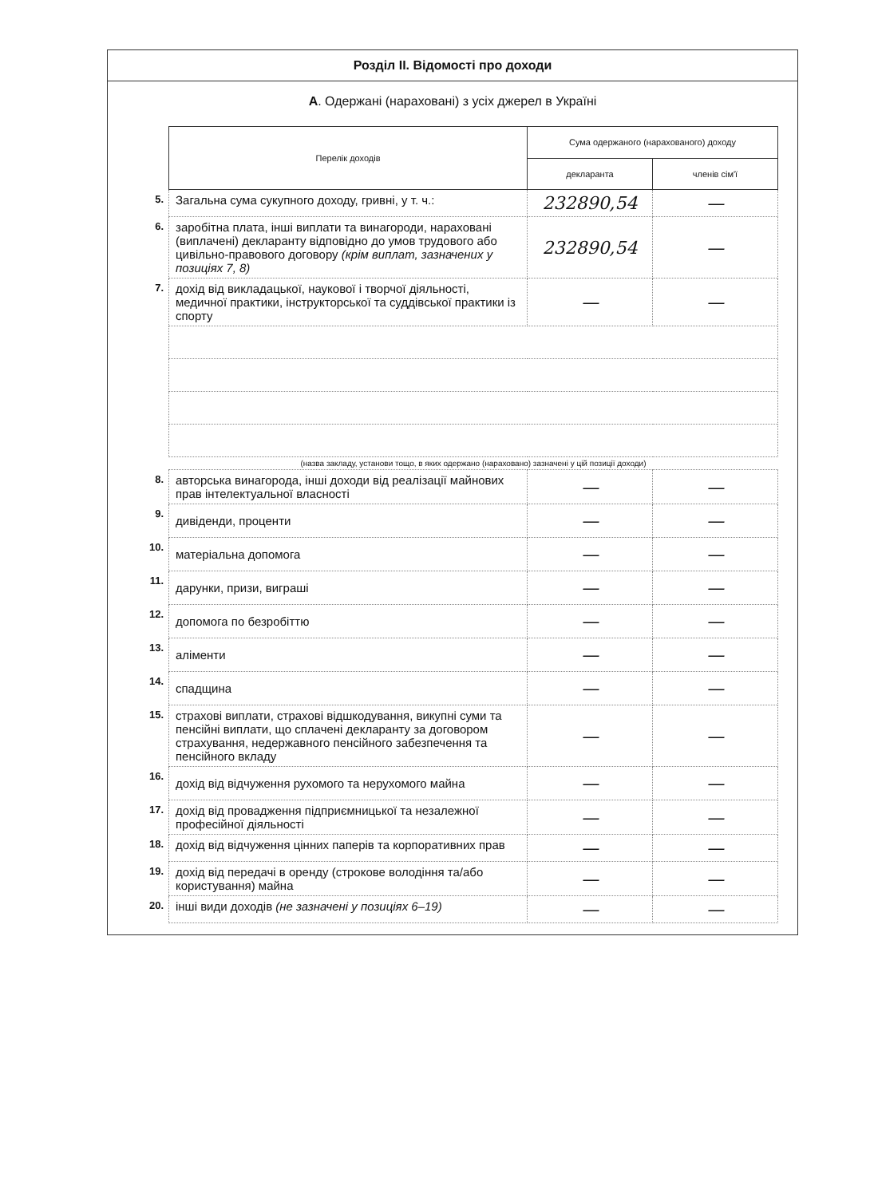Розділ ІІ. Відомості про доходи
А. Одержані (нараховані) з усіх джерел в Україні
| | Перелік доходів | Сума одержаного (нарахованого) доходу | |
| | | декларанта | членів сім'ї |
| 5. | Загальна сума сукупного доходу, гривні, у т. ч.: | 232890,54 | — |
| 6. | заробітна плата, інші виплати та винагороди, нараховані (виплачені) декларанту відповідно до умов трудового або цивільно-правового договору (крім виплат, зазначених у позиціях 7, 8) | 232890,54 | — |
| 7. | дохід від викладацької, наукової і творчої діяльності, медичної практики, інструкторської та суддівської практики із спорту | — | — |
| | (назва закладу, установи тощо, в яких одержано (нараховано) зазначені у цій позиції доходи) | | |
| 8. | авторська винагорода, інші доходи від реалізації майнових прав інтелектуальної власності | — | — |
| 9. | дивіденди, проценти | — | — |
| 10. | матеріальна допомога | — | — |
| 11. | дарунки, призи, виграші | — | — |
| 12. | допомога по безробіттю | — | — |
| 13. | аліменти | — | — |
| 14. | спадщина | — | — |
| 15. | страхові виплати, страхові відшкодування, викупні суми та пенсійні виплати, що сплачені декларанту за договором страхування, недержавного пенсійного забезпечення та пенсійного вкладу | — | — |
| 16. | дохід від відчуження рухомого та нерухомого майна | — | — |
| 17. | дохід від провадження підприємницької та незалежної професійної діяльності | — | — |
| 18. | дохід від відчуження цінних паперів та корпоративних прав | — | — |
| 19. | дохід від передачі в оренду (строкове володіння та/або користування) майна | — | — |
| 20. | інші види доходів (не зазначені у позиціях 6–19) | — | — |